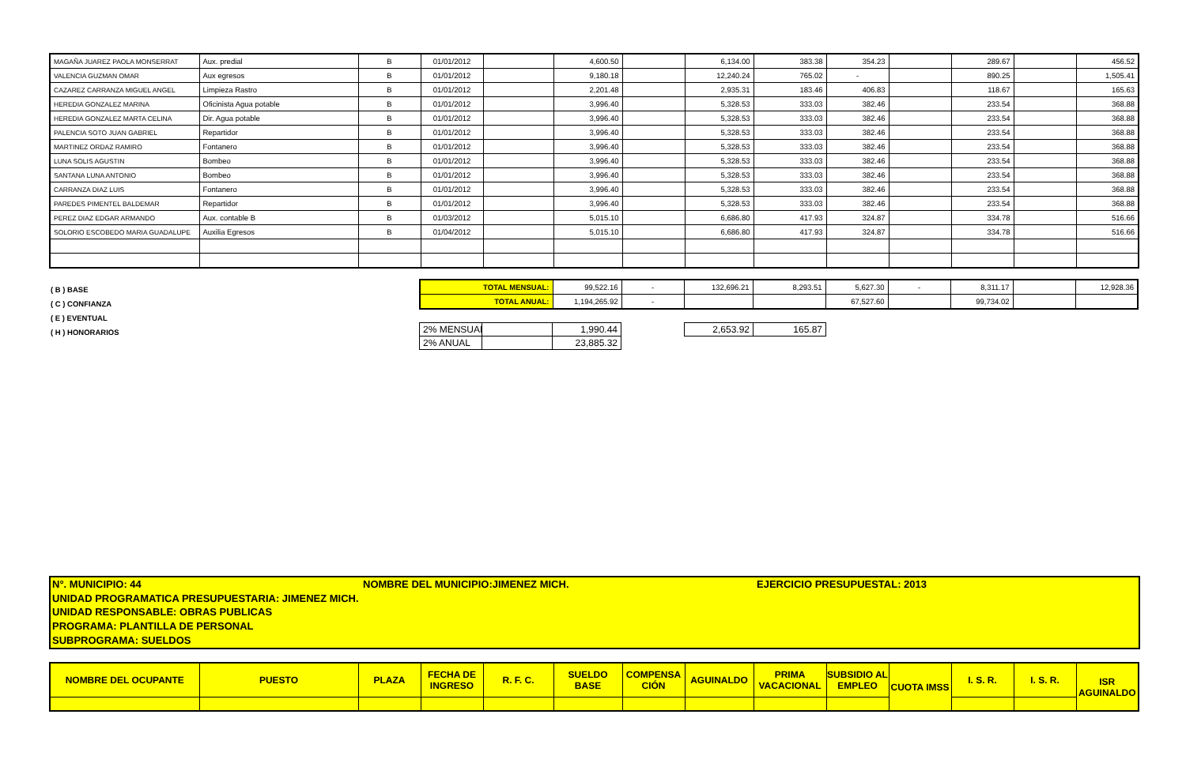| MAGAÑA JUAREZ PAOLA MONSERRAT | Aux. predial | B | 01/01/2012 | | 4,600.50 | | 6,134.00 | 383.38 | 354.23 | | 289.67 | | 456.52 |
| VALENCIA GUZMAN OMAR | Aux egresos | B | 01/01/2012 | | 9,180.18 | | 12,240.24 | 765.02 | - | | 890.25 | | 1,505.41 |
| CAZAREZ CARRANZA MIGUEL ANGEL | Limpieza Rastro | B | 01/01/2012 | | 2,201.48 | | 2,935.31 | 183.46 | 406.83 | | 118.67 | | 165.63 |
| HEREDIA GONZALEZ MARINA | Oficinista Agua potable | B | 01/01/2012 | | 3,996.40 | | 5,328.53 | 333.03 | 382.46 | | 233.54 | | 368.88 |
| HEREDIA GONZALEZ MARTA CELINA | Dir. Agua potable | B | 01/01/2012 | | 3,996.40 | | 5,328.53 | 333.03 | 382.46 | | 233.54 | | 368.88 |
| PALENCIA SOTO JUAN GABRIEL | Repartidor | B | 01/01/2012 | | 3,996.40 | | 5,328.53 | 333.03 | 382.46 | | 233.54 | | 368.88 |
| MARTINEZ ORDAZ RAMIRO | Fontanero | B | 01/01/2012 | | 3,996.40 | | 5,328.53 | 333.03 | 382.46 | | 233.54 | | 368.88 |
| LUNA SOLIS AGUSTIN | Bombeo | B | 01/01/2012 | | 3,996.40 | | 5,328.53 | 333.03 | 382.46 | | 233.54 | | 368.88 |
| SANTANA LUNA ANTONIO | Bombeo | B | 01/01/2012 | | 3,996.40 | | 5,328.53 | 333.03 | 382.46 | | 233.54 | | 368.88 |
| CARRANZA DIAZ LUIS | Fontanero | B | 01/01/2012 | | 3,996.40 | | 5,328.53 | 333.03 | 382.46 | | 233.54 | | 368.88 |
| PAREDES PIMENTEL BALDEMAR | Repartidor | B | 01/01/2012 | | 3,996.40 | | 5,328.53 | 333.03 | 382.46 | | 233.54 | | 368.88 |
| PEREZ DIAZ EDGAR ARMANDO | Aux. contable B | B | 01/03/2012 | | 5,015.10 | | 6,686.80 | 417.93 | 324.87 | | 334.78 | | 516.66 |
| SOLORIO ESCOBEDO MARIA GUADALUPE | Auxilia Egresos | B | 01/04/2012 | | 5,015.10 | | 6,686.80 | 417.93 | 324.87 | | 334.78 | | 516.66 |
( B ) BASE
( C ) CONFIANZA
( E ) EVENTUAL
( H ) HONORARIOS
| TOTAL MENSUAL: | 99,522.16 | - | 132,696.21 | 8,293.51 | 5,627.30 | - | 8,311.17 | | 12,928.36 |
| TOTAL ANUAL: | 1,194,265.92 | - | | | 67,527.60 | | 99,734.02 | | |
| 2% MENSUAL | | 1,990.44 |
| 2% ANUAL | | 23,885.32 |
| 2,653.92 | 165.87 |
N°. MUNICIPIO: 44 NOMBRE DEL MUNICIPIO:JIMENEZ MICH. EJERCICIO PRESUPUESTAL: 2013
UNIDAD PROGRAMATICA PRESUPUESTARIA: JIMENEZ MICH.
UNIDAD RESPONSABLE: OBRAS PUBLICAS
PROGRAMA: PLANTILLA DE PERSONAL
SUBPROGRAMA: SUELDOS
| NOMBRE DEL OCUPANTE | PUESTO | PLAZA | FECHA DE INGRESO | R. F. C. | SUELDO BASE | COMPENSA CIÓN | AGUINALDO | PRIMA VACACIONAL | SUBSIDIO AL EMPLEO | CUOTA IMSS | I. S. R. | I. S. R. | ISR AGUINALDO |
| --- | --- | --- | --- | --- | --- | --- | --- | --- | --- | --- | --- | --- | --- |